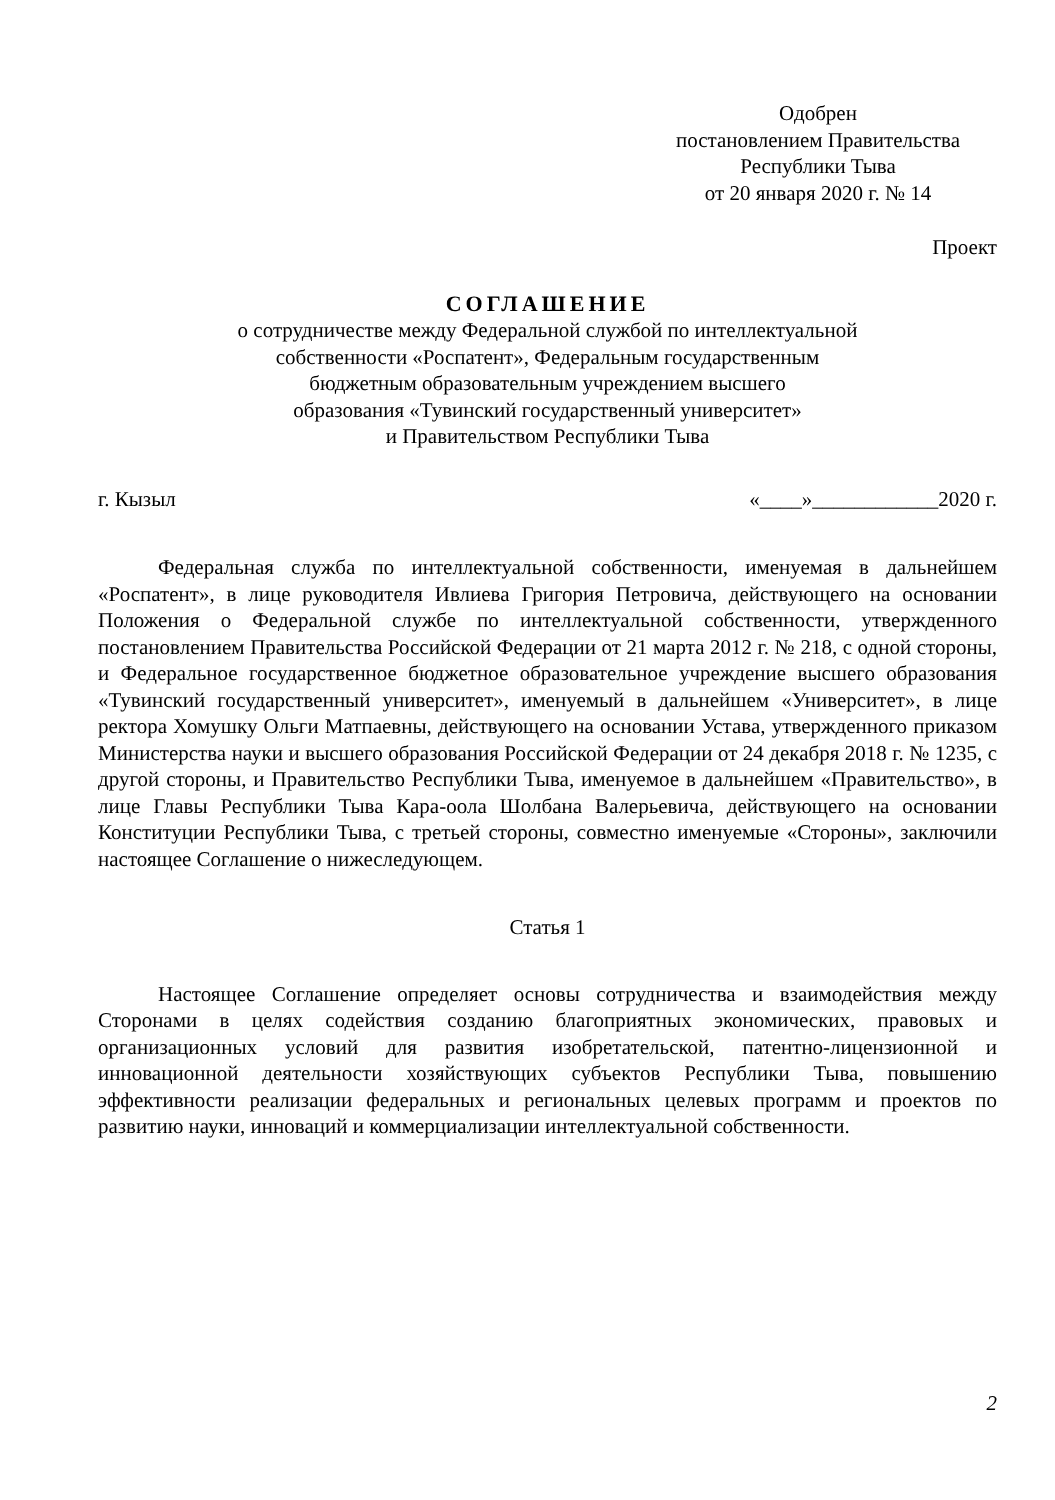Одобрен
постановлением Правительства
Республики Тыва
от 20 января 2020 г. № 14
Проект
СОГЛАШЕНИЕ
о сотрудничестве между Федеральной службой по интеллектуальной
собственности «Роспатент», Федеральным государственным
бюджетным образовательным учреждением высшего
образования «Тувинский государственный университет»
и Правительством Республики Тыва
г. Кызыл «____»____________2020 г.
Федеральная служба по интеллектуальной собственности, именуемая в дальнейшем «Роспатент», в лице руководителя Ивлиева Григория Петровича, действующего на основании Положения о Федеральной службе по интеллектуальной собственности, утвержденного постановлением Правительства Российской Федерации от 21 марта 2012 г. № 218, с одной стороны, и Федеральное государственное бюджетное образовательное учреждение высшего образования «Тувинский государственный университет», именуемый в дальнейшем «Университет», в лице ректора Хомушку Ольги Матпаевны, действующего на основании Устава, утвержденного приказом Министерства науки и высшего образования Российской Федерации от 24 декабря 2018 г. № 1235, с другой стороны, и Правительство Республики Тыва, именуемое в дальнейшем «Правительство», в лице Главы Республики Тыва Кара-оола Шолбана Валерьевича, действующего на основании Конституции Республики Тыва, с третьей стороны, совместно именуемые «Стороны», заключили настоящее Соглашение о нижеследующем.
Статья 1
Настоящее Соглашение определяет основы сотрудничества и взаимодействия между Сторонами в целях содействия созданию благоприятных экономических, правовых и организационных условий для развития изобретательской, патентно-лицензионной и инновационной деятельности хозяйствующих субъектов Республики Тыва, повышению эффективности реализации федеральных и региональных целевых программ и проектов по развитию науки, инноваций и коммерциализации интеллектуальной собственности.
2